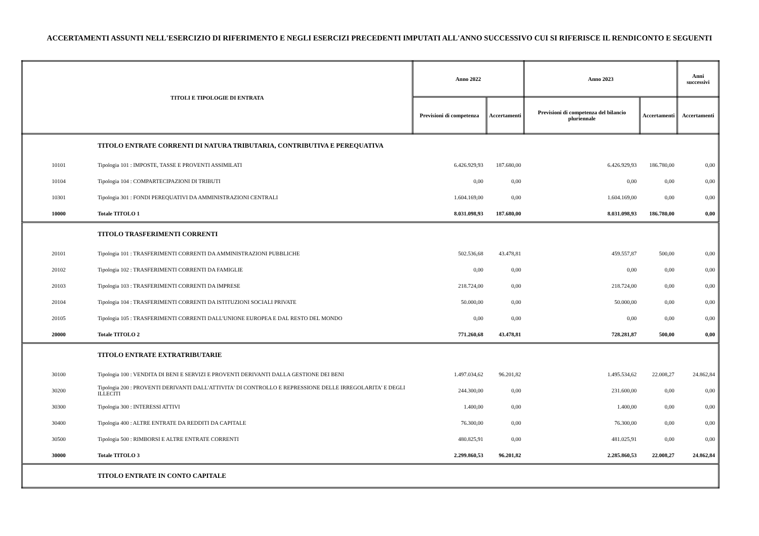ACCERTAMENTI ASSUNTI NELL'ESERCIZIO DI RIFERIMENTO E NEGLI ESERCIZI PRECEDENTI IMPUTATI ALL'ANNO SUCCESSIVO CUI SI RIFERISCE IL RENDICONTO E SEGUENTI
| TITOLI E TIPOLOGIE DI ENTRATA | | Anno 2022 | | Anno 2023 | | Anni successivi |
| --- | --- | --- | --- | --- | --- | --- |
| | | Previsioni di competenza | Accertamenti | Previsioni di competenza del bilancio pluriennale | Accertamenti | Accertamenti |
| | TITOLO ENTRATE CORRENTI DI NATURA TRIBUTARIA, CONTRIBUTIVA E PEREQUATIVA | | | | | |
| 10101 | Tipologia 101 : IMPOSTE, TASSE E PROVENTI ASSIMILATI | 6.426.929,93 | 187.680,00 | 6.426.929,93 | 186.780,00 | 0,00 |
| 10104 | Tipologia 104 : COMPARTECIPAZIONI DI TRIBUTI | 0,00 | 0,00 | 0,00 | 0,00 | 0,00 |
| 10301 | Tipologia 301 : FONDI PEREQUATIVI DA AMMINISTRAZIONI CENTRALI | 1.604.169,00 | 0,00 | 1.604.169,00 | 0,00 | 0,00 |
| 10000 | Totale TITOLO 1 | 8.031.098,93 | 187.680,00 | 8.031.098,93 | 186.780,00 | 0,00 |
| | TITOLO TRASFERIMENTI CORRENTI | | | | | |
| 20101 | Tipologia 101 : TRASFERIMENTI CORRENTI DA AMMINISTRAZIONI PUBBLICHE | 502.536,68 | 43.478,81 | 459.557,87 | 500,00 | 0,00 |
| 20102 | Tipologia 102 : TRASFERIMENTI CORRENTI DA FAMIGLIE | 0,00 | 0,00 | 0,00 | 0,00 | 0,00 |
| 20103 | Tipologia 103 : TRASFERIMENTI CORRENTI DA IMPRESE | 218.724,00 | 0,00 | 218.724,00 | 0,00 | 0,00 |
| 20104 | Tipologia 104 : TRASFERIMENTI CORRENTI DA ISTITUZIONI SOCIALI PRIVATE | 50.000,00 | 0,00 | 50.000,00 | 0,00 | 0,00 |
| 20105 | Tipologia 105 : TRASFERIMENTI CORRENTI DALL'UNIONE EUROPEA E DAL RESTO DEL MONDO | 0,00 | 0,00 | 0,00 | 0,00 | 0,00 |
| 20000 | Totale TITOLO 2 | 771.260,68 | 43.478,81 | 728.281,87 | 500,00 | 0,00 |
| | TITOLO ENTRATE EXTRATRIBUTARIE | | | | | |
| 30100 | Tipologia 100 : VENDITA DI BENI E SERVIZI E PROVENTI DERIVANTI DALLA GESTIONE DEI BENI | 1.497.034,62 | 96.201,82 | 1.495.534,62 | 22.008,27 | 24.862,84 |
| 30200 | Tipologia 200 : PROVENTI DERIVANTI DALL'ATTIVITA' DI CONTROLLO E REPRESSIONE DELLE IRREGOLARITA' E DEGLI ILLECITI | 244.300,00 | 0,00 | 231.600,00 | 0,00 | 0,00 |
| 30300 | Tipologia 300 : INTERESSI ATTIVI | 1.400,00 | 0,00 | 1.400,00 | 0,00 | 0,00 |
| 30400 | Tipologia 400 : ALTRE ENTRATE DA REDDITI DA CAPITALE | 76.300,00 | 0,00 | 76.300,00 | 0,00 | 0,00 |
| 30500 | Tipologia 500 : RIMBORSI E ALTRE ENTRATE CORRENTI | 480.825,91 | 0,00 | 481.025,91 | 0,00 | 0,00 |
| 30000 | Totale TITOLO 3 | 2.299.860,53 | 96.201,82 | 2.285.860,53 | 22.008,27 | 24.862,84 |
| | TITOLO ENTRATE IN CONTO CAPITALE | | | | | |